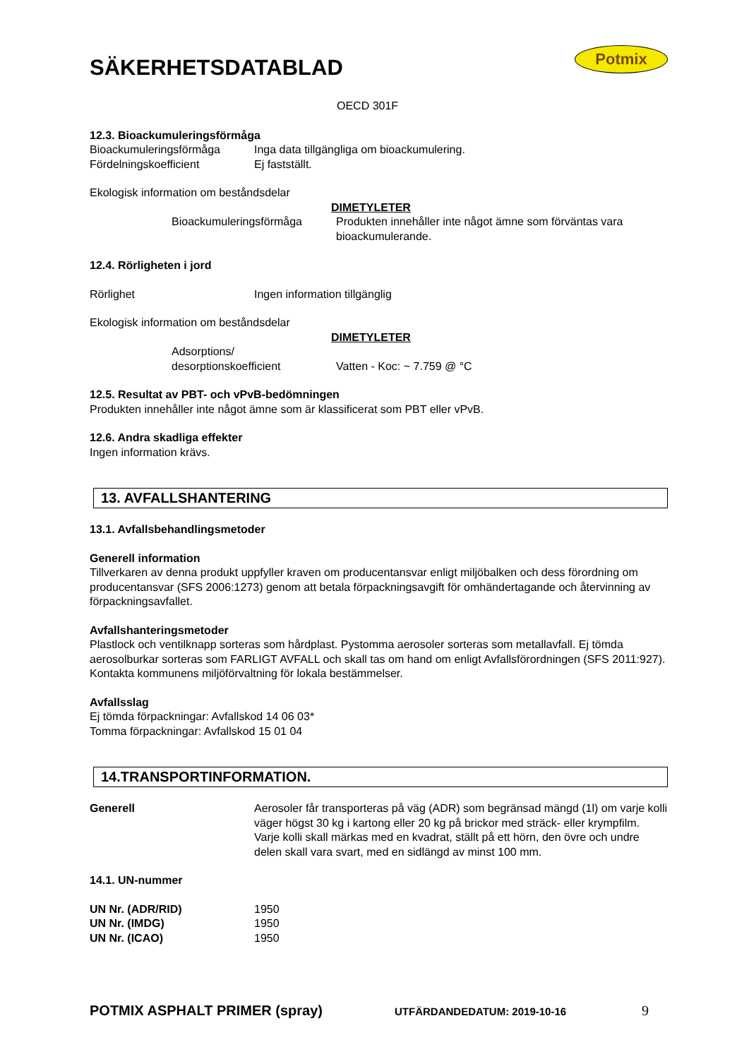SÄKERHETSDATABLAD
Potmix
OECD 301F
12.3. Bioackumuleringsförmåga
Bioackumuleringsförmåga Inga data tillgängliga om bioackumulering.
Fördelningskoefficient Ej fastställt.
Ekologisk information om beståndsdelar
DIMETYLETER
Bioackumuleringsförmåga Produkten innehåller inte något ämne som förväntas vara bioackumulerande.
12.4. Rörligheten i jord
Rörlighet Ingen information tillgänglig
Ekologisk information om beståndsdelar
DIMETYLETER
Adsorptions/
desorptionskoefficient Vatten - Koc: ~ 7.759 @ °C
12.5. Resultat av PBT- och vPvB-bedömningen
Produkten innehåller inte något ämne som är klassificerat som PBT eller vPvB.
12.6. Andra skadliga effekter
Ingen information krävs.
13. AVFALLSHANTERING
13.1. Avfallsbehandlingsmetoder
Generell information
Tillverkaren av denna produkt uppfyller kraven om producentansvar enligt miljöbalken och dess förordning om producentansvar (SFS 2006:1273) genom att betala förpackningsavgift för omhändertagande och återvinning av förpackningsavfallet.
Avfallshanteringsmetoder
Plastlock och ventilknapp sorteras som hårdplast. Pystomma aerosoler sorteras som metallavfall. Ej tömda aerosolburkar sorteras som FARLIGT AVFALL och skall tas om hand om enligt Avfallsförordningen (SFS 2011:927). Kontakta kommunens miljöförvaltning för lokala bestämmelser.
Avfallsslag
Ej tömda förpackningar: Avfallskod 14 06 03*
Tomma förpackningar: Avfallskod 15 01 04
14.TRANSPORTINFORMATION.
Generell Aerosoler får transporteras på väg (ADR) som begränsad mängd (1l) om varje kolli väger högst 30 kg i kartong eller 20 kg på brickor med sträck- eller krympfilm. Varje kolli skall märkas med en kvadrat, ställt på ett hörn, den övre och undre delen skall vara svart, med en sidlängd av minst 100 mm.
14.1. UN-nummer
UN Nr. (ADR/RID) 1950
UN Nr. (IMDG) 1950
UN Nr. (ICAO) 1950
POTMIX ASPHALT PRIMER (spray) UTFÄRDANDEDATUM: 2019-10-16 9